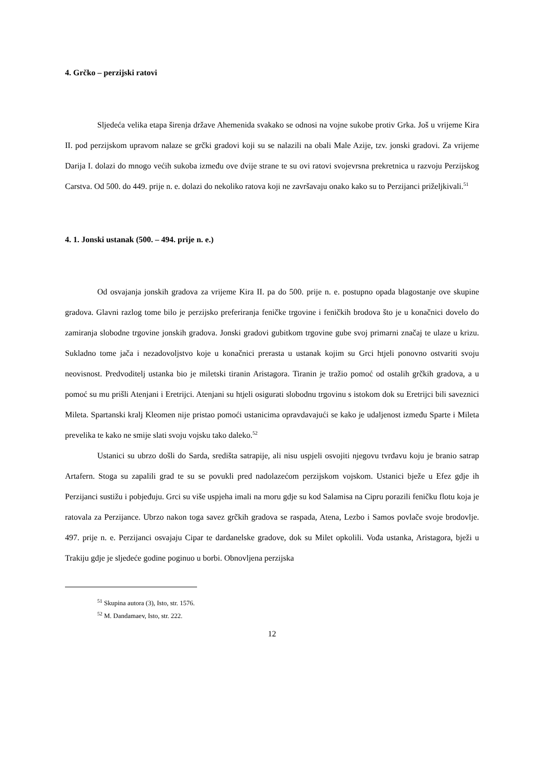4. Grčko – perzijski ratovi
Sljedeća velika etapa širenja države Ahemenida svakako se odnosi na vojne sukobe protiv Grka. Još u vrijeme Kira II. pod perzijskom upravom nalaze se grčki gradovi koji su se nalazili na obali Male Azije, tzv. jonski gradovi. Za vrijeme Darija I. dolazi do mnogo većih sukoba između ove dvije strane te su ovi ratovi svojevrsna prekretnica u razvoju Perzijskog Carstva. Od 500. do 449. prije n. e. dolazi do nekoliko ratova koji ne završavaju onako kako su to Perzijanci priželjkivali.<sup>51</sup>
4. 1. Jonski ustanak (500. – 494. prije n. e.)
Od osvajanja jonskih gradova za vrijeme Kira II. pa do 500. prije n. e. postupno opada blagostanje ove skupine gradova. Glavni razlog tome bilo je perzijsko preferiranja feničke trgovine i feničkih brodova što je u konačnici dovelo do zamiranja slobodne trgovine jonskih gradova. Jonski gradovi gubitkom trgovine gube svoj primarni značaj te ulaze u krizu. Sukladno tome jača i nezadovoljstvo koje u konačnici prerasta u ustanak kojim su Grci htjeli ponovno ostvariti svoju neovisnost. Predvoditelj ustanka bio je miletski tiranin Aristagora. Tiranin je tražio pomoć od ostalih grčkih gradova, a u pomoć su mu prišli Atenjani i Eretrijci. Atenjani su htjeli osigurati slobodnu trgovinu s istokom dok su Eretrijci bili saveznici Mileta. Spartanski kralj Kleomen nije pristao pomoći ustanicima opravdavajući se kako je udaljenost između Sparte i Mileta prevelika te kako ne smije slati svoju vojsku tako daleko.<sup>52</sup>
Ustanici su ubrzo došli do Sarda, središta satrapije, ali nisu uspjeli osvojiti njegovu tvrđavu koju je branio satrap Artafern. Stoga su zapalili grad te su se povukli pred nadolazećom perzijskom vojskom. Ustanici bježe u Efez gdje ih Perzijanci sustižu i pobjeđuju. Grci su više uspjeha imali na moru gdje su kod Salamisa na Cipru porazili feničku flotu koja je ratovala za Perzijance. Ubrzo nakon toga savez grčkih gradova se raspada, Atena, Lezbo i Samos povlače svoje brodovlje. 497. prije n. e. Perzijanci osvajaju Cipar te dardanelske gradove, dok su Milet opkolili. Vođa ustanka, Aristagora, bježi u Trakiju gdje je sljedeće godine poginuo u borbi. Obnovljena perzijska
<sup>51</sup> Skupina autora (3), Isto, str. 1576.
<sup>52</sup> M. Dandamaev, Isto, str. 222.
12